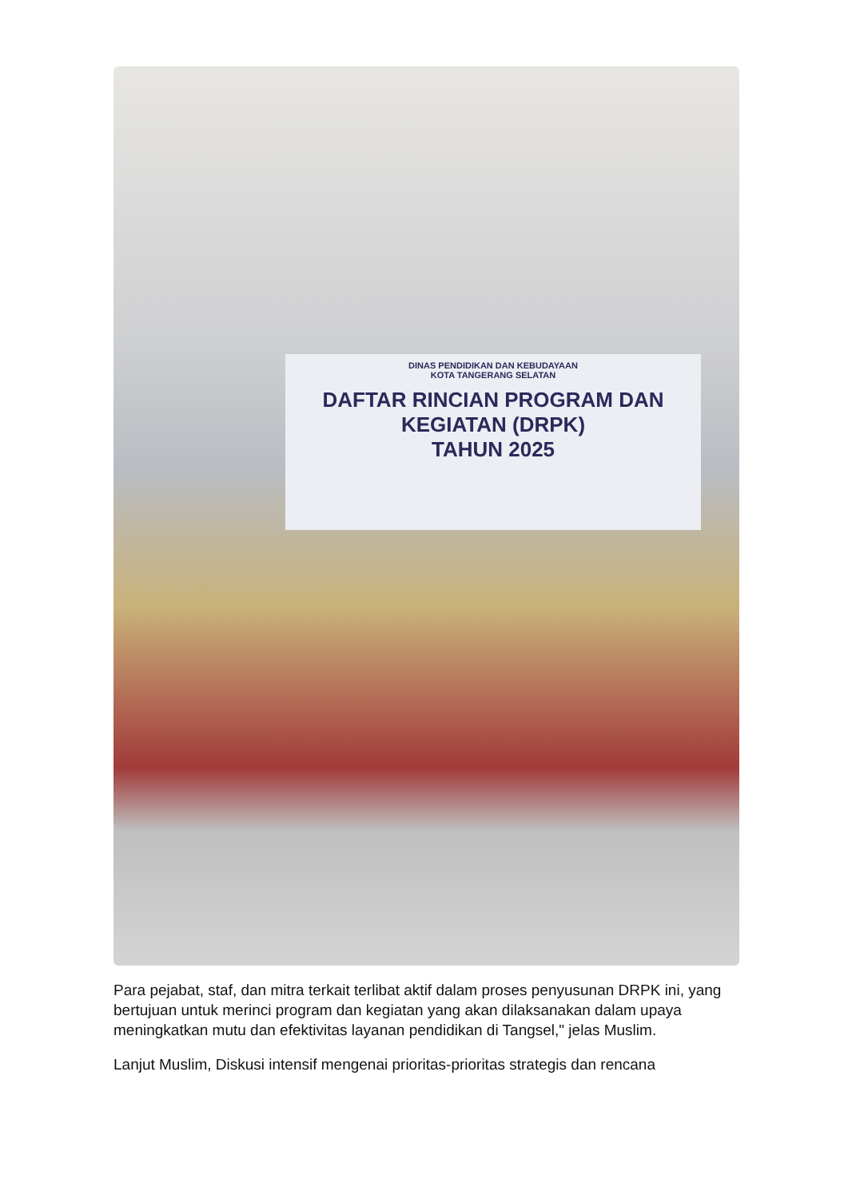DINAS PENDIDIKAN DAN KEBUDAYAAN
KOTA TANGERANG SELATAN
DAFTAR RINCIAN PROGRAM DAN KEGIATAN (DRPK)
TAHUN 2025
Para pejabat, staf, dan mitra terkait terlibat aktif dalam proses penyusunan DRPK ini, yang bertujuan untuk merinci program dan kegiatan yang akan dilaksanakan dalam upaya meningkatkan mutu dan efektivitas layanan pendidikan di Tangsel," jelas Muslim.
Lanjut Muslim, Diskusi intensif mengenai prioritas-prioritas strategis dan rencana